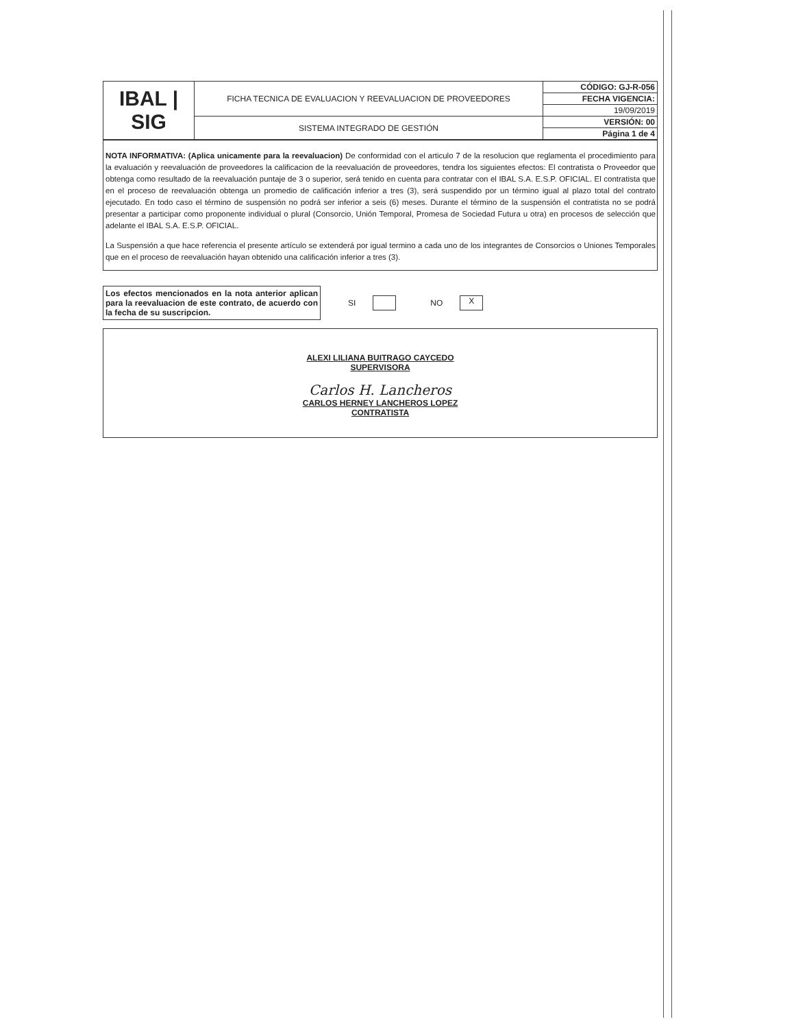| IBAL / SIG | FICHA TECNICA DE EVALUACION Y REEVALUACION DE PROVEEDORES | CÓDIGO: GJ-R-056 |
| | | FECHA VIGENCIA: |
| | | 19/09/2019 |
| | SISTEMA INTEGRADO DE GESTIÓN | VERSIÓN: 00 |
| | | Página 1 de 4 |
NOTA INFORMATIVA: (Aplica unicamente para la reevaluacion) De conformidad con el articulo 7 de la resolucion que reglamenta el procedimiento para la evaluación y reevaluación de proveedores la calificacion de la reevaluación de proveedores, tendra los siguientes efectos: El contratista o Proveedor que obtenga como resultado de la reevaluación puntaje de 3 o superior, será tenido en cuenta para contratar con el IBAL S.A. E.S.P. OFICIAL. El contratista que en el proceso de reevaluación obtenga un promedio de calificación inferior a tres (3), será suspendido por un término igual al plazo total del contrato ejecutado. En todo caso el término de suspensión no podrá ser inferior a seis (6) meses. Durante el término de la suspensión el contratista no se podrá presentar a participar como proponente individual o plural (Consorcio, Unión Temporal, Promesa de Sociedad Futura u otra) en procesos de selección que adelante el IBAL S.A. E.S.P. OFICIAL.
La Suspensión a que hace referencia el presente artículo se extenderá por igual termino a cada uno de los integrantes de Consorcios o Uniones Temporales que en el proceso de reevaluación hayan obtenido una calificación inferior a tres (3).
Los efectos mencionados en la nota anterior aplican para la reevaluacion de este contrato, de acuerdo con la fecha de su suscripcion.
SI NO X
ALEXI LILIANA BUITRAGO CAYCEDO
SUPERVISORA
Carlos H. Lancheros
CARLOS HERNEY LANCHEROS LOPEZ
CONTRATISTA